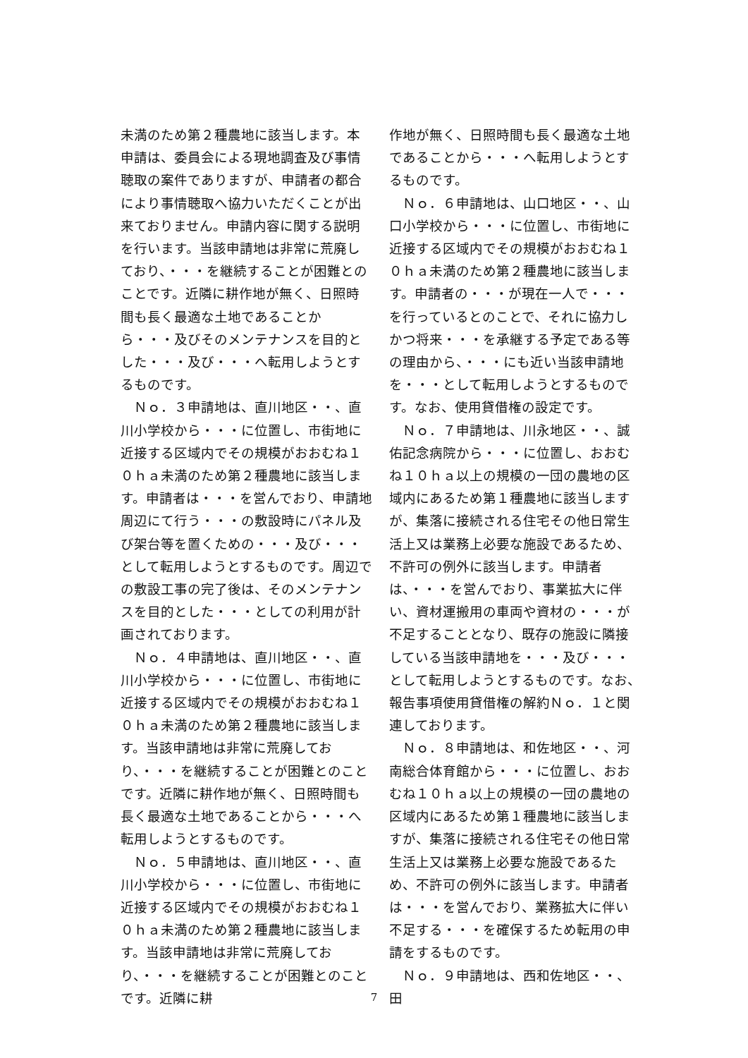未満のため第２種農地に該当します。本申請は、委員会による現地調査及び事情聴取の案件でありますが、申請者の都合により事情聴取へ協力いただくことが出来ておりません。申請内容に関する説明を行います。当該申請地は非常に荒廃しており、・・・を継続することが困難とのことです。近隣に耕作地が無く、日照時間も長く最適な土地であることから・・・及びそのメンテナンスを目的とした・・・及び・・・へ転用しようとするものです。
　Ｎｏ．３申請地は、直川地区・・、直川小学校から・・・に位置し、市街地に近接する区域内でその規模がおおむね１０ｈａ未満のため第２種農地に該当します。申請者は・・・を営んでおり、申請地周辺にて行う・・・の敷設時にパネル及び架台等を置くための・・・及び・・・として転用しようとするものです。周辺での敷設工事の完了後は、そのメンテナンスを目的とした・・・としての利用が計画されております。
　Ｎｏ．４申請地は、直川地区・・、直川小学校から・・・に位置し、市街地に近接する区域内でその規模がおおむね１０ｈａ未満のため第２種農地に該当します。当該申請地は非常に荒廃しており、・・・を継続することが困難とのことです。近隣に耕作地が無く、日照時間も長く最適な土地であることから・・・へ転用しようとするものです。
　Ｎｏ．５申請地は、直川地区・・、直川小学校から・・・に位置し、市街地に近接する区域内でその規模がおおむね１０ｈａ未満のため第２種農地に該当します。当該申請地は非常に荒廃しており、・・・を継続することが困難とのことです。近隣に耕
作地が無く、日照時間も長く最適な土地であることから・・・へ転用しようとするものです。
　Ｎｏ．６申請地は、山口地区・・、山口小学校から・・・に位置し、市街地に近接する区域内でその規模がおおむね１０ｈａ未満のため第２種農地に該当します。申請者の・・・が現在一人で・・・を行っているとのことで、それに協力しかつ将来・・・を承継する予定である等の理由から、・・・にも近い当該申請地を・・・として転用しようとするものです。なお、使用貸借権の設定です。
　Ｎｏ．７申請地は、川永地区・・、誠佑記念病院から・・・に位置し、おおむね１０ｈａ以上の規模の一団の農地の区域内にあるため第１種農地に該当しますが、集落に接続される住宅その他日常生活上又は業務上必要な施設であるため、不許可の例外に該当します。申請者は、・・・を営んでおり、事業拡大に伴い、資材運搬用の車両や資材の・・・が不足することとなり、既存の施設に隣接している当該申請地を・・・及び・・・として転用しようとするものです。なお、報告事項使用貸借権の解約Ｎｏ．１と関連しております。
　Ｎｏ．８申請地は、和佐地区・・、河南総合体育館から・・・に位置し、おおむね１０ｈａ以上の規模の一団の農地の区域内にあるため第１種農地に該当しますが、集落に接続される住宅その他日常生活上又は業務上必要な施設であるため、不許可の例外に該当します。申請者は・・・を営んでおり、業務拡大に伴い不足する・・・を確保するため転用の申請をするものです。
　Ｎｏ．９申請地は、西和佐地区・・、田
7